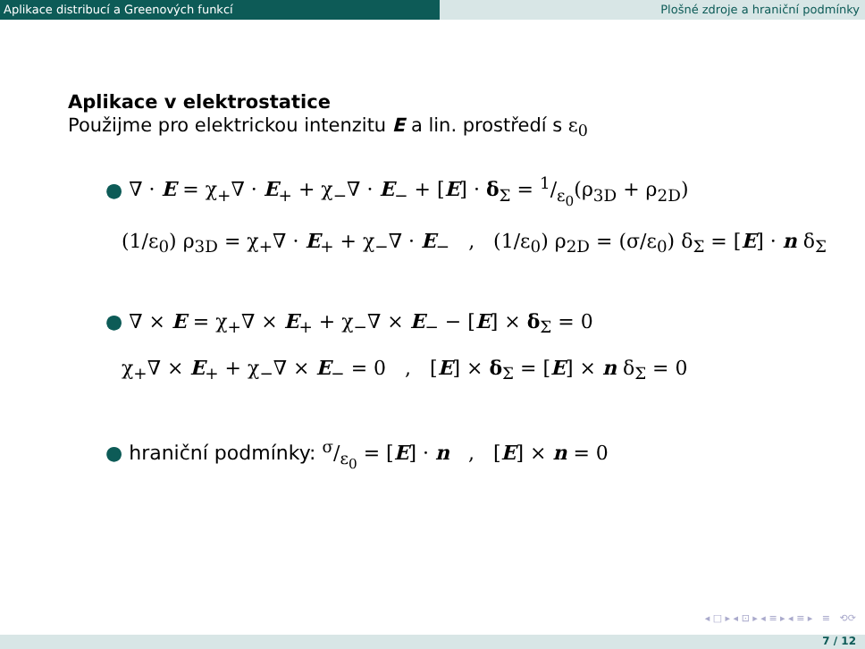Aplikace distribucí a Greenových funkcí Plošné zdroje a hraniční podmínky
Aplikace v elektrostatice
Použijme pro elektrickou intenzitu E a lin. prostředí s ε<sub>0</sub>
● ∇ · E = χ<sub>+</sub>∇ · E<sub>+</sub> + χ<sub>−</sub>∇ · E<sub>−</sub> + [E] · δ<sub>Σ</sub> = 1/ε<sub>0</sub>(ρ<sub>3D</sub> + ρ<sub>2D</sub>)
(1/ε<sub>0</sub>) ρ<sub>3D</sub> = χ<sub>+</sub>∇ · E<sub>+</sub> + χ<sub>−</sub>∇ · E<sub>−</sub> , (1/ε<sub>0</sub>) ρ<sub>2D</sub> = (σ/ε<sub>0</sub>) δ<sub>Σ</sub> = [E] · n δ<sub>Σ</sub>
● ∇ × E = χ<sub>+</sub>∇ × E<sub>+</sub> + χ<sub>−</sub>∇ × E<sub>−</sub> − [E] × δ<sub>Σ</sub> = 0
χ<sub>+</sub>∇ × E<sub>+</sub> + χ<sub>−</sub>∇ × E<sub>−</sub> = 0 , [E] × δ<sub>Σ</sub> = [E] × n δ<sub>Σ</sub> = 0
● hraniční podmínky: σ/ε<sub>0</sub> = [E] · n , [E] × n = 0
◂ □ ▸ ◂ ⊡ ▸ ◂ ≡ ▸ ◂ ≡ ▸ ≡ ⟲⟳
7 / 12